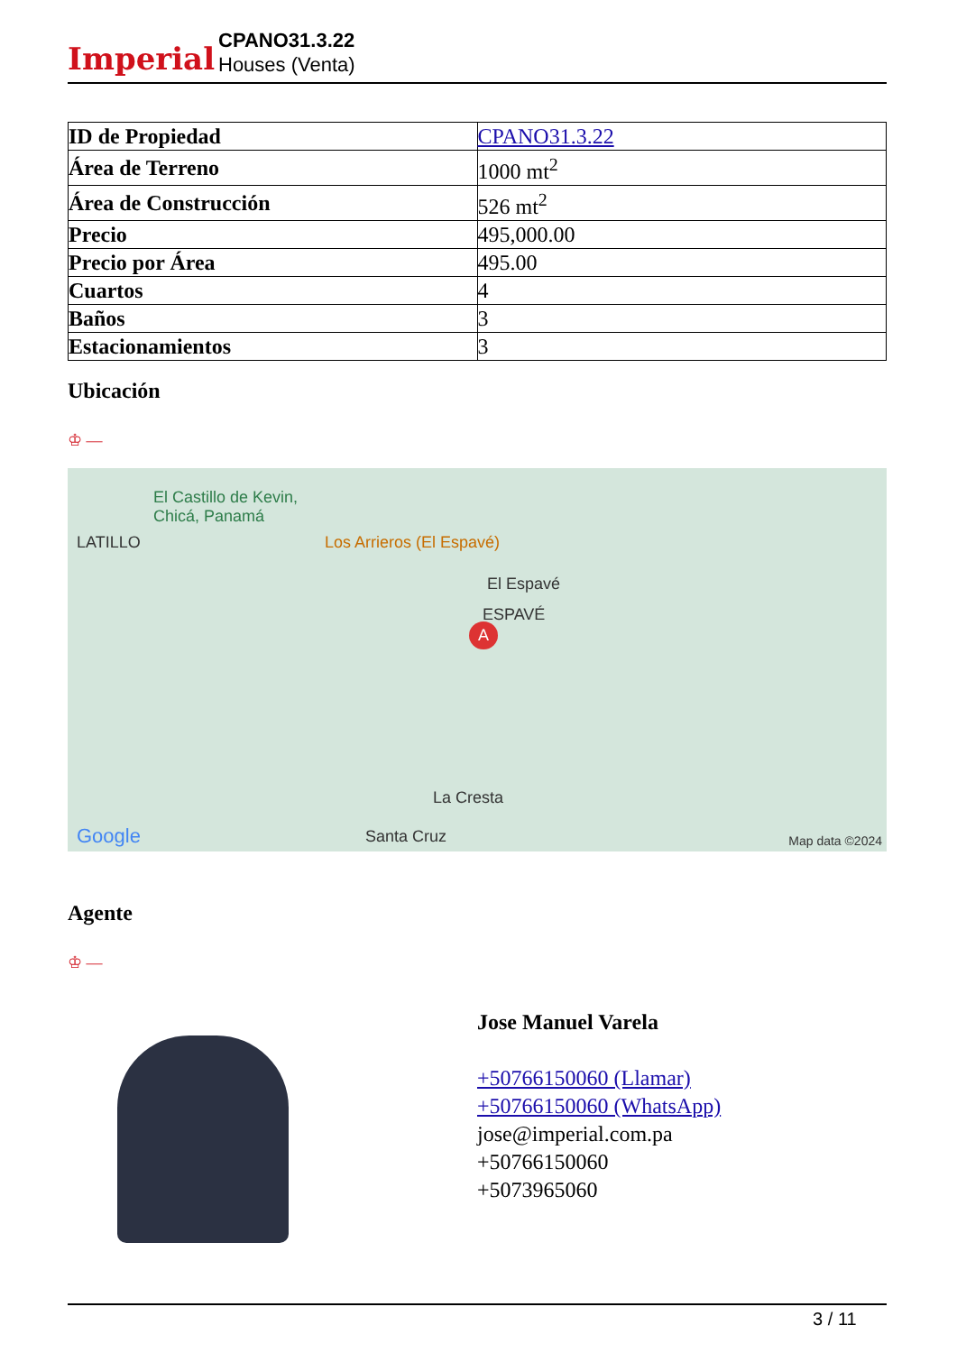Imperial
CPANO31.3.22
Houses (Venta)
| ID de Propiedad | CPANO31.3.22 |
| Área de Terreno | 1000 mt<sup>2</sup> |
| Área de Construcción | 526 mt<sup>2</sup> |
| Precio | 495,000.00 |
| Precio por Área | 495.00 |
| Cuartos | 4 |
| Baños | 3 |
| Estacionamientos | 3 |
Ubicación
♔ —
El Castillo de Kevin,
Chicá, Panamá
LATILLO Los Arrieros (El Espavé)
El Espavé
ESPAVÉ
A
La Cresta
Santa Cruz Google Map data ©2024
Agente
♔ —
Jose Manuel Varela
+50766150060 (Llamar)
+50766150060 (WhatsApp)
jose@imperial.com.pa
+50766150060
+5073965060
3 / 11